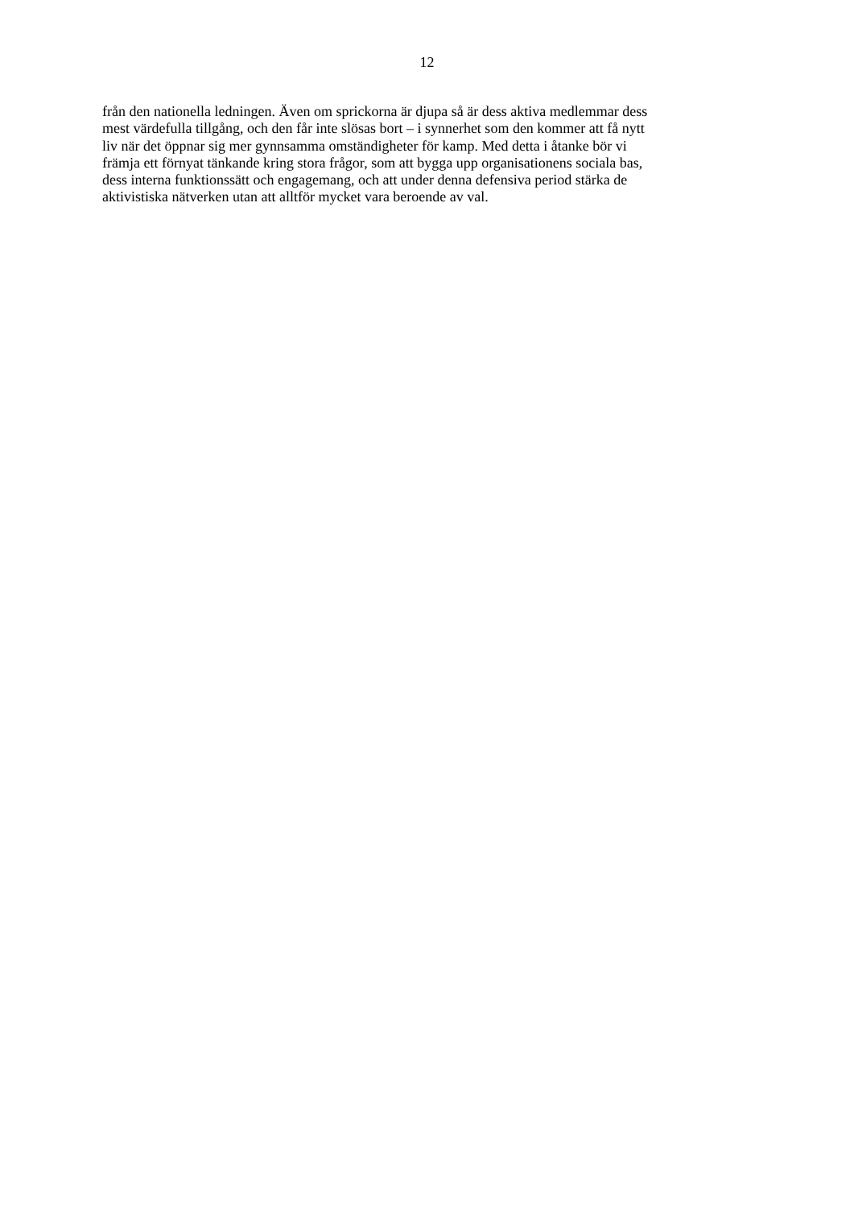12
från den nationella ledningen. Även om sprickorna är djupa så är dess aktiva medlemmar dess
mest värdefulla tillgång, och den får inte slösas bort – i synnerhet som den kommer att få nytt
liv när det öppnar sig mer gynnsamma omständigheter för kamp. Med detta i åtanke bör vi
främja ett förnyat tänkande kring stora frågor, som att bygga upp organisationens sociala bas,
dess interna funktionssätt och engagemang, och att under denna defensiva period stärka de
aktivistiska nätverken utan att alltför mycket vara beroende av val.